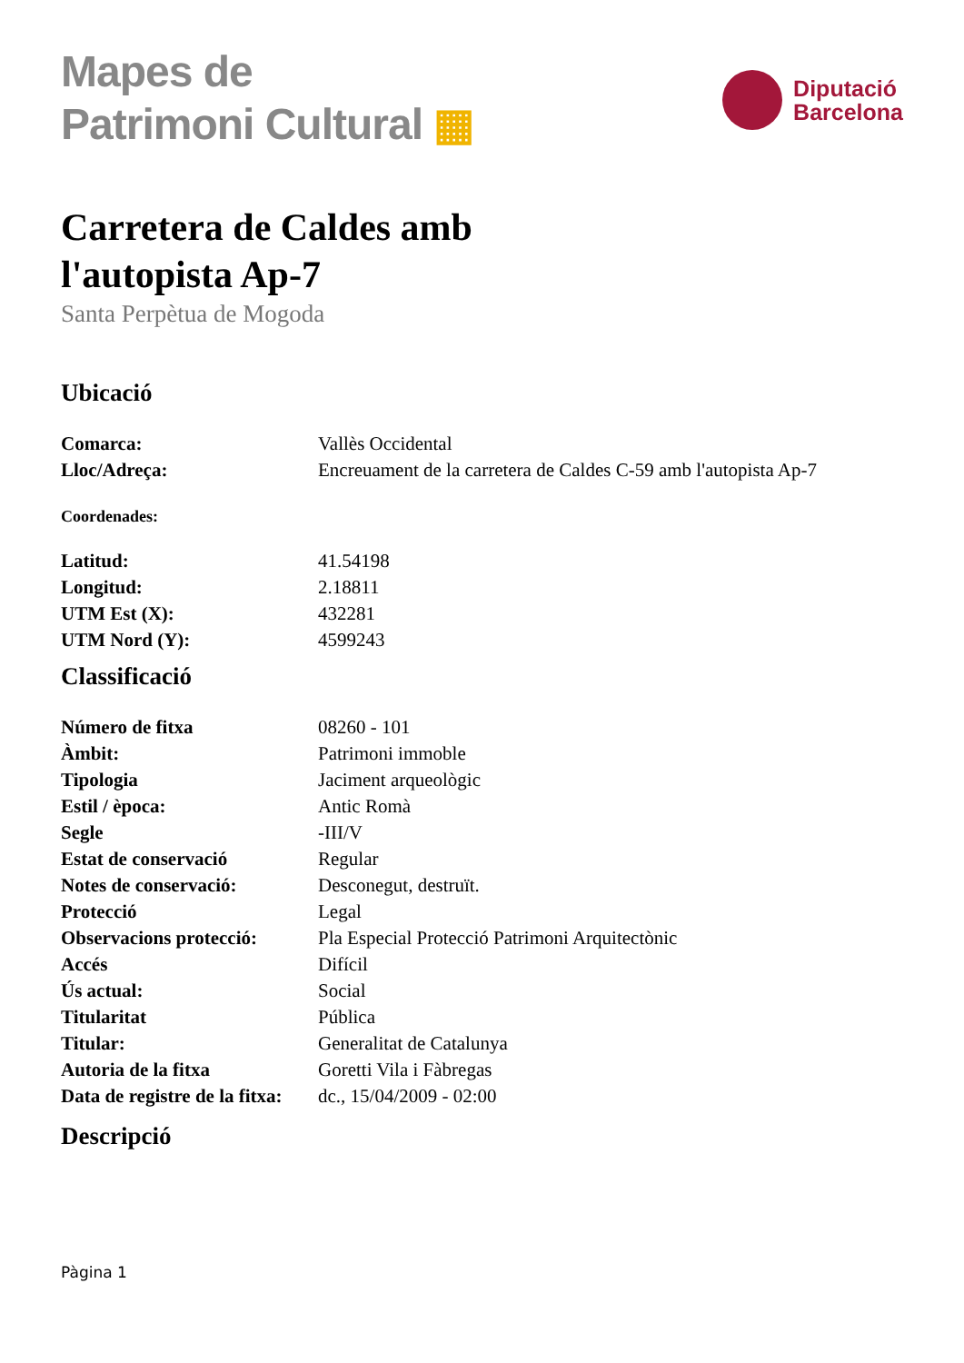Mapes de
Patrimoni Cultural ▦
Diputació
Barcelona
Carretera de Caldes amb
l'autopista Ap-7
Santa Perpètua de Mogoda
Ubicació
| Comarca: | Vallès Occidental |
| Lloc/Adreça: | Encreuament de la carretera de Caldes C-59 amb l'autopista Ap-7 |
Coordenades:
| Latitud: | 41.54198 |
| Longitud: | 2.18811 |
| UTM Est (X): | 432281 |
| UTM Nord (Y): | 4599243 |
Classificació
| Número de fitxa | 08260 - 101 |
| Àmbit: | Patrimoni immoble |
| Tipologia | Jaciment arqueològic |
| Estil / època: | Antic Romà |
| Segle | -III/V |
| Estat de conservació | Regular |
| Notes de conservació: | Desconegut, destruït. |
| Protecció | Legal |
| Observacions protecció: | Pla Especial Protecció Patrimoni Arquitectònic |
| Accés | Difícil |
| Ús actual: | Social |
| Titularitat | Pública |
| Titular: | Generalitat de Catalunya |
| Autoria de la fitxa | Goretti Vila i Fàbregas |
| Data de registre de la fitxa: | dc., 15/04/2009 - 02:00 |
Descripció
Pàgina 1